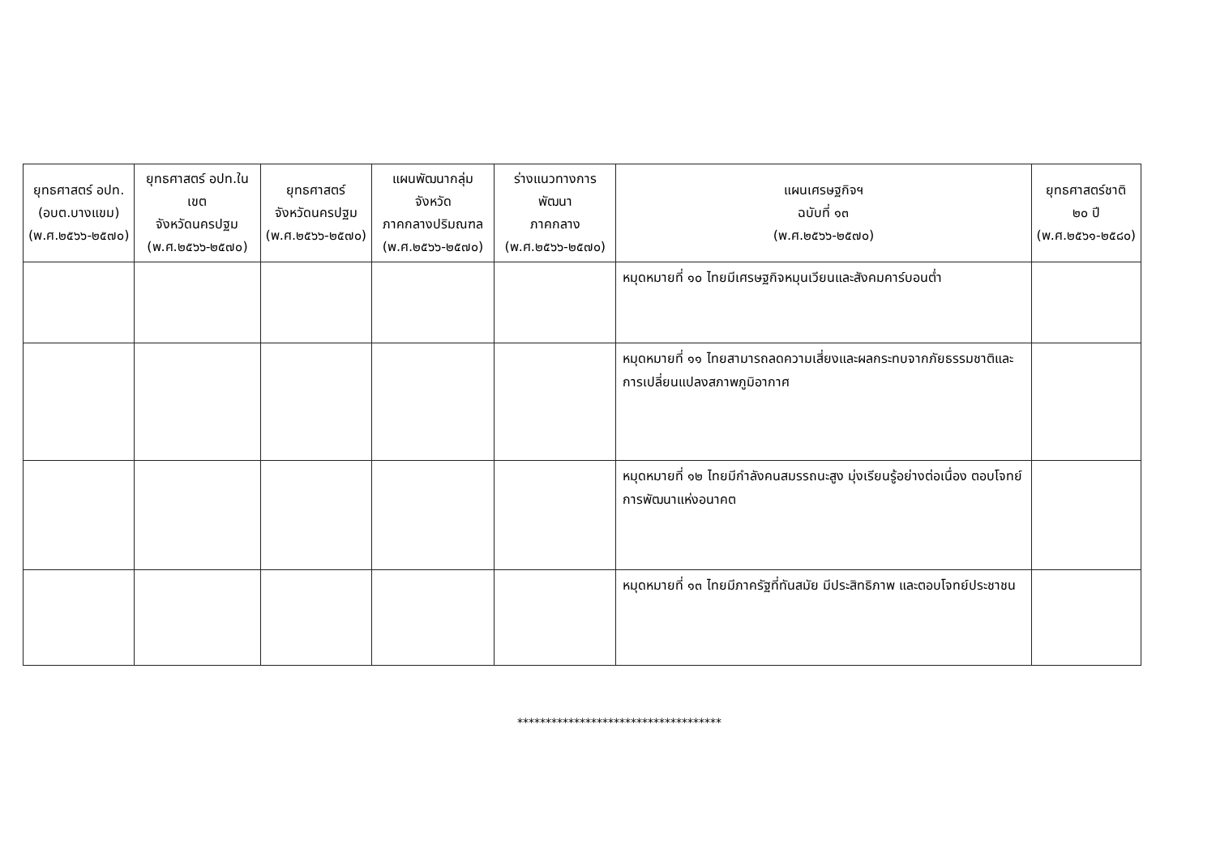| ยุทธศาสตร์ อปท. (อบต.บางแขม) (พ.ศ.๒๕๖๖-๒๕๗๐) | ยุทธศาสตร์ อปท.ในเขต จังหวัดนครปฐม (พ.ศ.๒๕๖๖-๒๕๗๐) | ยุทธศาสตร์ จังหวัดนครปฐม (พ.ศ.๒๕๖๖-๒๕๗๐) | แผนพัฒนากลุ่มจังหวัด ภาคกลางปริมณฑล (พ.ศ.๒๕๖๖-๒๕๗๐) | ร่างแนวทางการพัฒนา ภาคกลาง (พ.ศ.๒๕๖๖-๒๕๗๐) | แผนเศรษฐกิจฯ ฉบับที่ ๑๓ (พ.ศ.๒๕๖๖-๒๕๗๐) | ยุทธศาสตร์ชาติ ๒๐ ปี (พ.ศ.๒๕๖๑-๒๕๘๐) |
| --- | --- | --- | --- | --- | --- | --- |
| | | | | | หมุดหมายที่ ๑๐ ไทยมีเศรษฐกิจหมุนเวียนและสังคมคาร์บอนต่ำ | |
| | | | | | หมุดหมายที่ ๑๑ ไทยสามารถลดความเสี่ยงและผลกระทบจากภัยธรรมชาติและการเปลี่ยนแปลงสภาพภูมิอากาศ | |
| | | | | | หมุดหมายที่ ๑๒ ไทยมีกำลังคนสมรรถนะสูง มุ่งเรียนรู้อย่างต่อเนื่อง ตอบโจทย์การพัฒนาแห่งอนาคต | |
| | | | | | หมุดหมายที่ ๑๓ ไทยมีภาครัฐที่ทันสมัย มีประสิทธิภาพ และตอบโจทย์ประชาชน | |
************************************